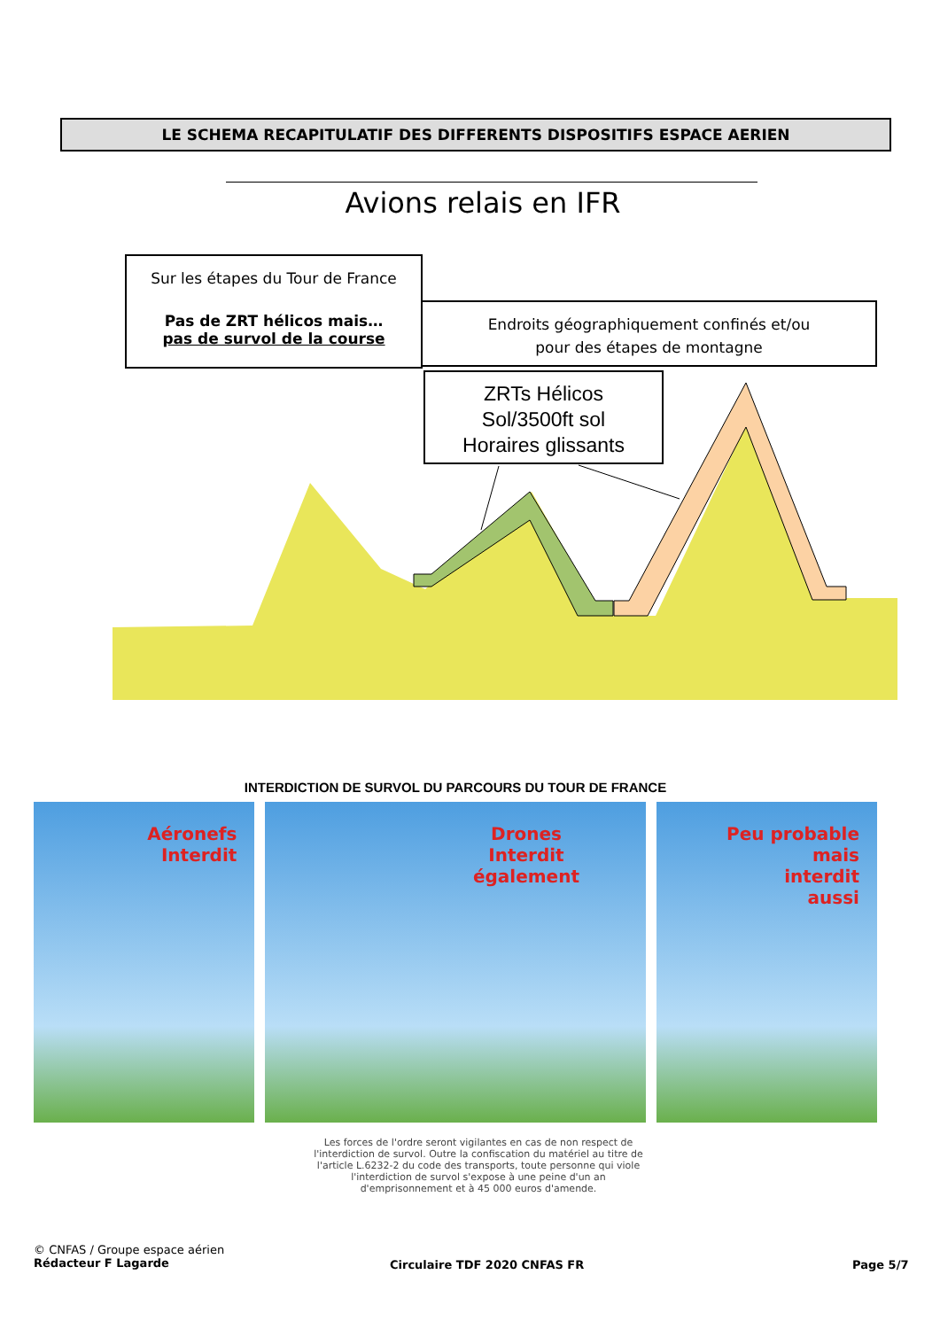LE SCHEMA RECAPITULATIF DES DIFFERENTS DISPOSITIFS ESPACE AERIEN
Avions relais en IFR
Sur les étapes du Tour de France
Pas de ZRT hélicos mais…
pas de survol de la course
Endroits géographiquement confinés et/ou
pour des étapes de montagne
ZRTs Hélicos
Sol/3500ft sol
Horaires glissants
INTERDICTION DE SURVOL DU PARCOURS DU TOUR DE FRANCE
Aéronefs
Interdit
Drones
Interdit
également
Peu probable
mais
interdit
aussi
Les forces de l'ordre seront vigilantes en cas de non respect de l'interdiction de survol. Outre la confiscation du matériel au titre de l'article L.6232-2 du code des transports, toute personne qui viole l'interdiction de survol s'expose à une peine d'un an d'emprisonnement et à 45 000 euros d'amende.
© CNFAS / Groupe espace aérien
Rédacteur F Lagarde
Circulaire TDF 2020 CNFAS FR Page 5/7